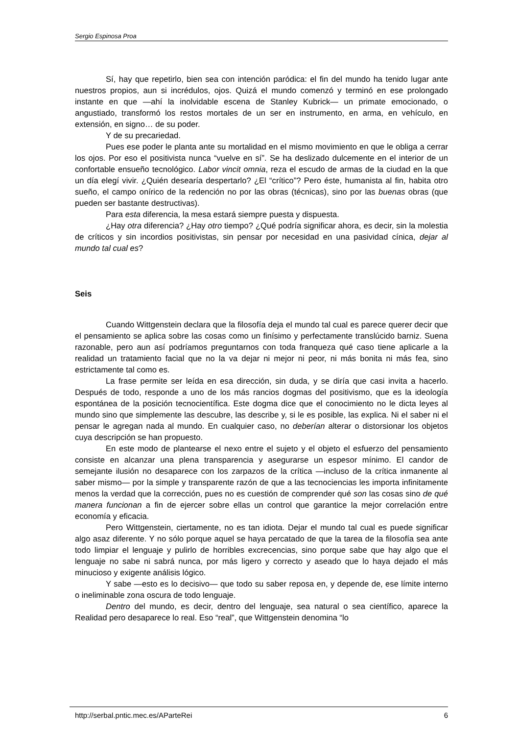Sergio Espinosa Proa
Sí, hay que repetirlo, bien sea con intención paródica: el fin del mundo ha tenido lugar ante nuestros propios, aun si incrédulos, ojos. Quizá el mundo comenzó y terminó en ese prolongado instante en que —ahí la inolvidable escena de Stanley Kubrick— un primate emocionado, o angustiado, transformó los restos mortales de un ser en instrumento, en arma, en vehículo, en extensión, en signo… de su poder.
Y de su precariedad.
Pues ese poder le planta ante su mortalidad en el mismo movimiento en que le obliga a cerrar los ojos. Por eso el positivista nunca “vuelve en sí”. Se ha deslizado dulcemente en el interior de un confortable ensueño tecnológico. Labor vincit omnia, reza el escudo de armas de la ciudad en la que un día elegí vivir. ¿Quién desearía despertarlo? ¿El “crítico”? Pero éste, humanista al fin, habita otro sueño, el campo onírico de la redención no por las obras (técnicas), sino por las buenas obras (que pueden ser bastante destructivas).
Para esta diferencia, la mesa estará siempre puesta y dispuesta.
¿Hay otra diferencia? ¿Hay otro tiempo? ¿Qué podría significar ahora, es decir, sin la molestia de críticos y sin incordios positivistas, sin pensar por necesidad en una pasividad cínica, dejar al mundo tal cual es?
Seis
Cuando Wittgenstein declara que la filosofía deja el mundo tal cual es parece querer decir que el pensamiento se aplica sobre las cosas como un finísimo y perfectamente translúcido barniz. Suena razonable, pero aun así podríamos preguntarnos con toda franqueza qué caso tiene aplicarle a la realidad un tratamiento facial que no la va dejar ni mejor ni peor, ni más bonita ni más fea, sino estrictamente tal como es.
La frase permite ser leída en esa dirección, sin duda, y se diría que casi invita a hacerlo. Después de todo, responde a uno de los más rancios dogmas del positivismo, que es la ideología espontánea de la posición tecnocientífica. Este dogma dice que el conocimiento no le dicta leyes al mundo sino que simplemente las descubre, las describe y, si le es posible, las explica. Ni el saber ni el pensar le agregan nada al mundo. En cualquier caso, no deberían alterar o distorsionar los objetos cuya descripción se han propuesto.
En este modo de plantearse el nexo entre el sujeto y el objeto el esfuerzo del pensamiento consiste en alcanzar una plena transparencia y asegurarse un espesor mínimo. El candor de semejante ilusión no desaparece con los zarpazos de la crítica —incluso de la crítica inmanente al saber mismo— por la simple y transparente razón de que a las tecnociencias les importa infinitamente menos la verdad que la corrección, pues no es cuestión de comprender qué son las cosas sino de qué manera funcionan a fin de ejercer sobre ellas un control que garantice la mejor correlación entre economía y eficacia.
Pero Wittgenstein, ciertamente, no es tan idiota. Dejar el mundo tal cual es puede significar algo asaz diferente. Y no sólo porque aquel se haya percatado de que la tarea de la filosofía sea ante todo limpiar el lenguaje y pulirlo de horribles excrecencias, sino porque sabe que hay algo que el lenguaje no sabe ni sabrá nunca, por más ligero y correcto y aseado que lo haya dejado el más minucioso y exigente análisis lógico.
Y sabe —esto es lo decisivo— que todo su saber reposa en, y depende de, ese límite interno o ineliminable zona oscura de todo lenguaje.
Dentro del mundo, es decir, dentro del lenguaje, sea natural o sea científico, aparece la Realidad pero desaparece lo real. Eso “real”, que Wittgenstein denomina “lo
http://serbal.pntic.mec.es/AParteRei 6